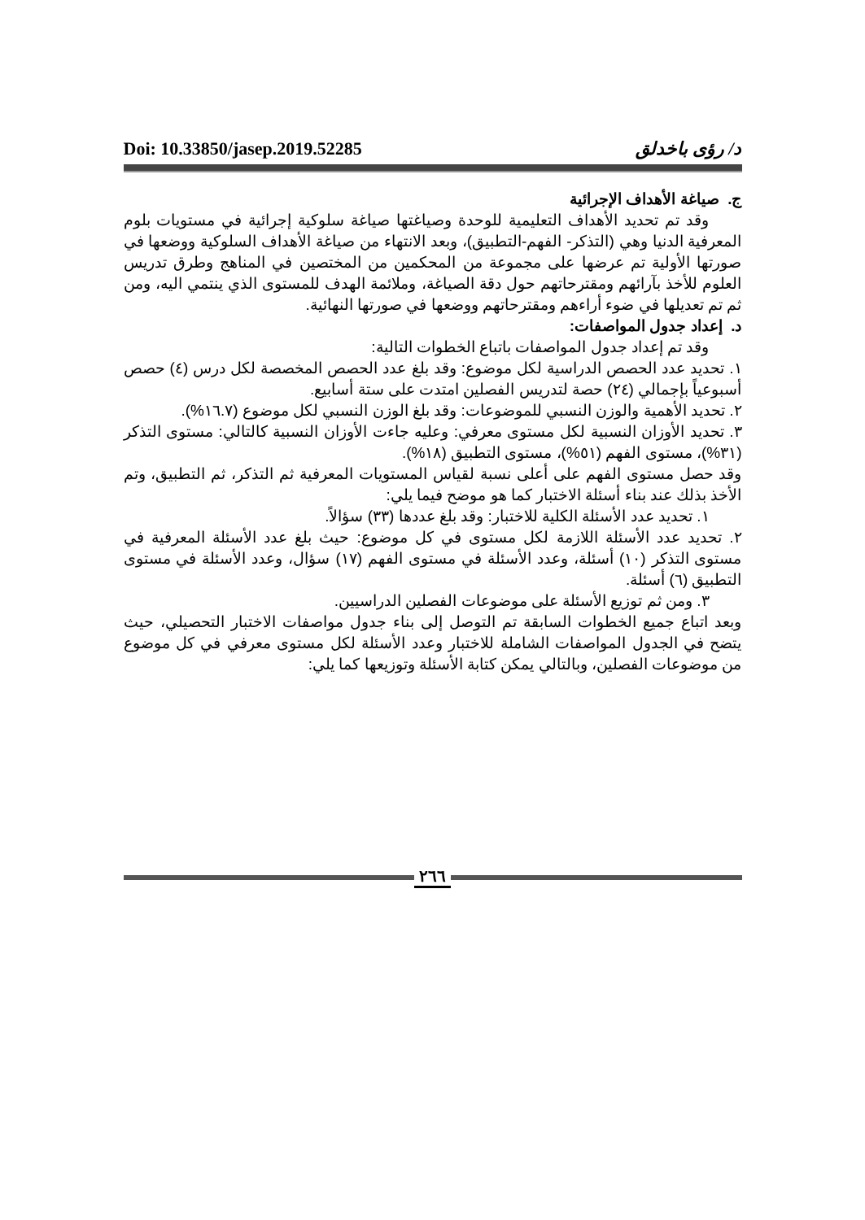Doi: 10.33850/jasep.2019.52285 د/ رؤى باخدلق
ج. صياغة الأهداف الإجرائية
وقد تم تحديد الأهداف التعليمية للوحدة وصياغتها صياغة سلوكية إجرائية في مستويات بلوم المعرفية الدنيا وهي (التذكر- الفهم-التطبيق)، وبعد الانتهاء من صياغة الأهداف السلوكية ووضعها في صورتها الأولية تم عرضها على مجموعة من المحكمين من المختصين في المناهج وطرق تدريس العلوم للأخذ بآرائهم ومقترحاتهم حول دقة الصياغة، وملائمة الهدف للمستوى الذي ينتمي اليه، ومن ثم تم تعديلها في ضوء أراءهم ومقترحاتهم ووضعها في صورتها النهائية.
د. إعداد جدول المواصفات:
وقد تم إعداد جدول المواصفات باتباع الخطوات التالية:
١. تحديد عدد الحصص الدراسية لكل موضوع: وقد بلغ عدد الحصص المخصصة لكل درس (٤) حصص أسبوعياً بإجمالي (٢٤) حصة لتدريس الفصلين امتدت على ستة أسابيع.
٢. تحديد الأهمية والوزن النسبي للموضوعات: وقد بلغ الوزن النسبي لكل موضوع (١٦.٧%).
٣. تحديد الأوزان النسبية لكل مستوى معرفي: وعليه جاءت الأوزان النسبية كالتالي: مستوى التذكر (٣١%)، مستوى الفهم (٥١%)، مستوى التطبيق (١٨%).
وقد حصل مستوى الفهم على أعلى نسبة لقياس المستويات المعرفية ثم التذكر، ثم التطبيق، وتم الأخذ بذلك عند بناء أسئلة الاختبار كما هو موضح فيما يلي:
١. تحديد عدد الأسئلة الكلية للاختبار: وقد بلغ عددها (٣٣) سؤالاً.
٢. تحديد عدد الأسئلة اللازمة لكل مستوى في كل موضوع: حيث بلغ عدد الأسئلة المعرفية في مستوى التذكر (١٠) أسئلة، وعدد الأسئلة في مستوى الفهم (١٧) سؤال، وعدد الأسئلة في مستوى التطبيق (٦) أسئلة.
٣. ومن ثم توزيع الأسئلة على موضوعات الفصلين الدراسيين.
وبعد اتباع جميع الخطوات السابقة تم التوصل إلى بناء جدول مواصفات الاختبار التحصيلي، حيث يتضح في الجدول المواصفات الشاملة للاختبار وعدد الأسئلة لكل مستوى معرفي في كل موضوع من موضوعات الفصلين، وبالتالي يمكن كتابة الأسئلة وتوزيعها كما يلي:
٢٦٦